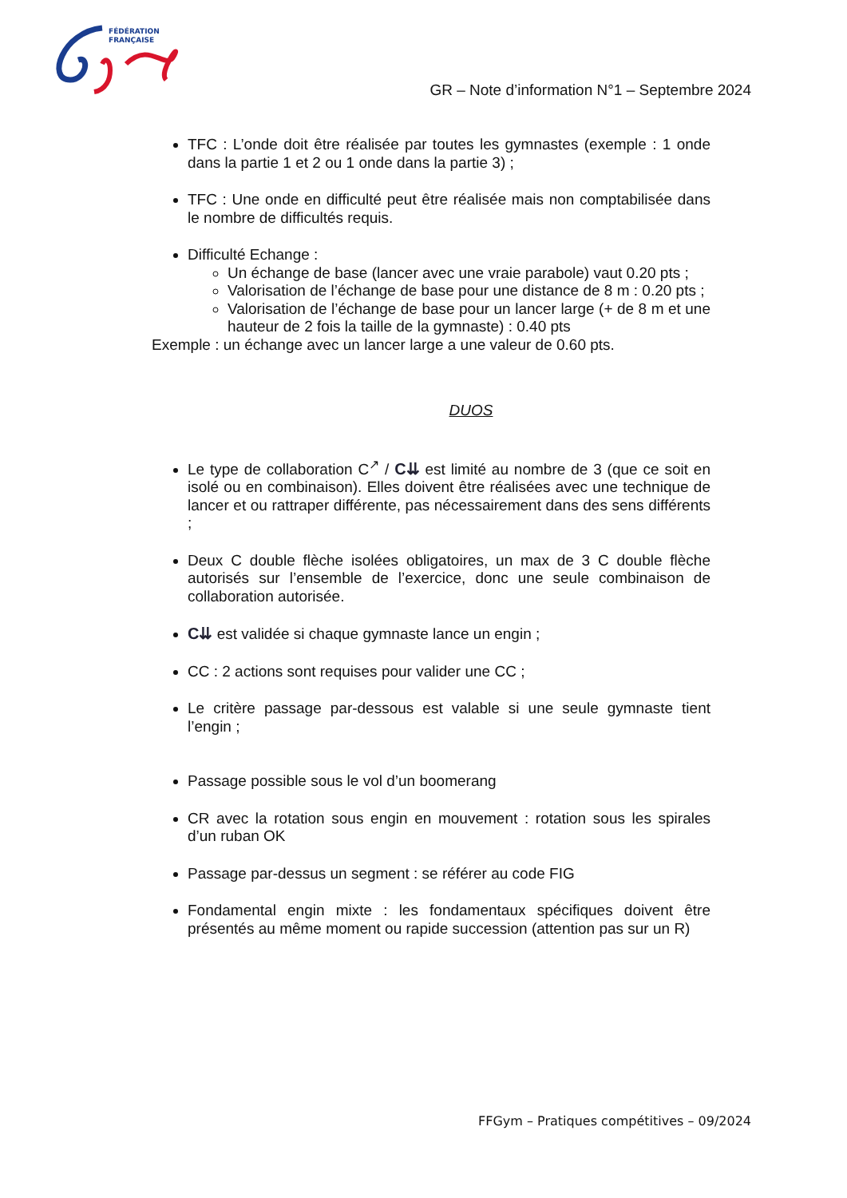FÉDÉRATION
FRANÇAISE
GR – Note d’information N°1 – Septembre 2024
TFC : L’onde doit être réalisée par toutes les gymnastes (exemple : 1 onde dans la partie 1 et 2 ou 1 onde dans la partie 3) ;
TFC : Une onde en difficulté peut être réalisée mais non comptabilisée dans le nombre de difficultés requis.
Difficulté Echange :
Un échange de base (lancer avec une vraie parabole) vaut 0.20 pts ;
Valorisation de l’échange de base pour une distance de 8 m : 0.20 pts ;
Valorisation de l’échange de base pour un lancer large (+ de 8 m et une hauteur de 2 fois la taille de la gymnaste) : 0.40 pts
Exemple : un échange avec un lancer large a une valeur de 0.60 pts.
DUOS
Le type de collaboration C<sup>↗</sup> / C⇊ est limité au nombre de 3 (que ce soit en isolé ou en combinaison). Elles doivent être réalisées avec une technique de lancer et ou rattraper différente, pas nécessairement dans des sens différents ;
Deux C double flèche isolées obligatoires, un max de 3 C double flèche autorisés sur l’ensemble de l’exercice, donc une seule combinaison de collaboration autorisée.
C⇊ est validée si chaque gymnaste lance un engin ;
CC : 2 actions sont requises pour valider une CC ;
Le critère passage par-dessous est valable si une seule gymnaste tient l’engin ;
Passage possible sous le vol d’un boomerang
CR avec la rotation sous engin en mouvement : rotation sous les spirales d’un ruban OK
Passage par-dessus un segment : se référer au code FIG
Fondamental engin mixte : les fondamentaux spécifiques doivent être présentés au même moment ou rapide succession (attention pas sur un R)
FFGym – Pratiques compétitives – 09/2024